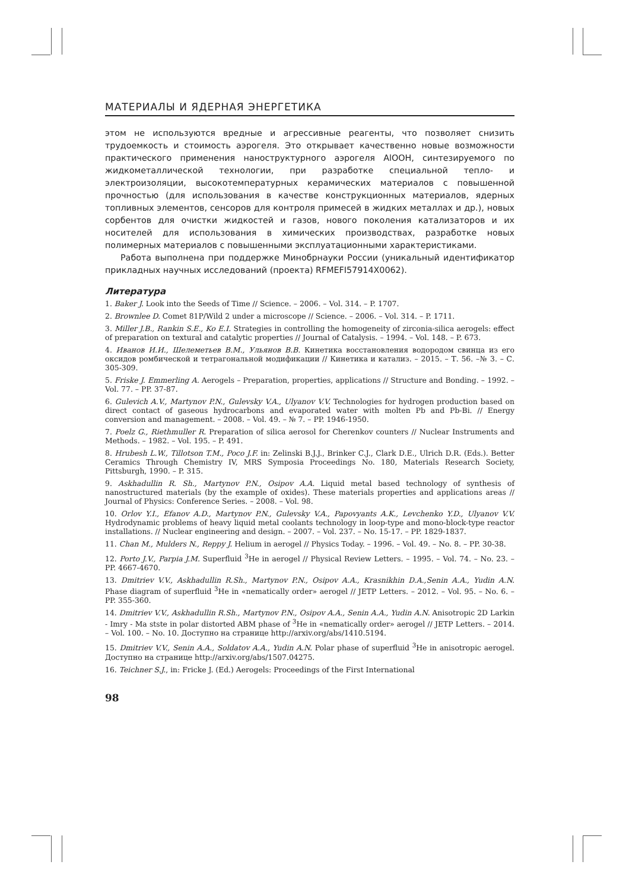МАТЕРИАЛЫ И ЯДЕРНАЯ ЭНЕРГЕТИКА
этом не используются вредные и агрессивные реагенты, что позволяет снизить трудоемкость и стоимость аэрогеля. Это открывает качественно новые возможности практического применения наноструктурного аэрогеля AlOOH, синтезируемого по жидкометаллической технологии, при разработке специальной тепло- и электроизоляции, высокотемпературных керамических материалов с повышенной прочностью (для использования в качестве конструкционных материалов, ядерных топливных элементов, сенсоров для контроля примесей в жидких металлах и др.), новых сорбентов для очистки жидкостей и газов, нового поколения катализаторов и их носителей для использования в химических производствах, разработке новых полимерных материалов с повышенными эксплуатационными характеристиками.
Работа выполнена при поддержке Минобрнауки России (уникальный идентификатор прикладных научных исследований (проекта) RFMEFI57914X0062).
Литература
1. Baker J. Look into the Seeds of Time // Science. – 2006. – Vol. 314. – P. 1707.
2. Brownlee D. Comet 81P/Wild 2 under a microscope // Science. – 2006. – Vol. 314. – P. 1711.
3. Miller J.B., Rankin S.E., Ko E.I. Strategies in controlling the homogeneity of zirconia-silica aerogels: effect of preparation on textural and catalytic properties // Journal of Catalysis. – 1994. – Vol. 148. – P. 673.
4. Иванов И.И., Шелеметьев В.М., Ульянов В.В. Кинетика восстановления водородом свинца из его оксидов ромбической и тетрагональной модификации // Кинетика и катализ. – 2015. – Т. 56. –№ 3. – С. 305-309.
5. Friske J. Emmerling A. Aerogels – Preparation, properties, applications // Structure and Bonding. – 1992. – Vol. 77. – PP. 37-87.
6. Gulevich A.V., Martynov P.N., Gulevsky V.A., Ulyanov V.V. Technologies for hydrogen production based on direct contact of gaseous hydrocarbons and evaporated water with molten Pb and Pb-Bi. // Energy conversion and management. – 2008. – Vol. 49. – № 7. – PP. 1946-1950.
7. Poelz G., Riethmuller R. Preparation of silica aerosol for Cherenkov counters // Nuclear Instruments and Methods. – 1982. – Vol. 195. – P. 491.
8. Hrubesh L.W., Tillotson T.M., Poco J.F. in: Zelinski B.J.J., Brinker C.J., Clark D.E., Ulrich D.R. (Eds.). Better Ceramics Through Chemistry IV, MRS Symposia Proceedings No. 180, Materials Research Society, Pittsburgh, 1990. – P. 315.
9. Askhadullin R. Sh., Martynov P.N., Osipov A.A. Liquid metal based technology of synthesis of nanostructured materials (by the example of oxides). These materials properties and applications areas // Journal of Physics: Conference Series. – 2008. – Vol. 98.
10. Orlov Y.I., Efanov A.D., Martynov P.N., Gulevsky V.A., Papovyants A.K., Levchenko Y.D., Ulyanov V.V. Hydrodynamic problems of heavy liquid metal coolants technology in loop-type and mono-block-type reactor installations. // Nuclear engineering and design. – 2007. – Vol. 237. – No. 15-17. – PP. 1829-1837.
11. Chan M., Mulders N., Reppy J. Helium in aerogel // Physics Today. – 1996. – Vol. 49. – No. 8. – PP. 30-38.
12. Porto J.V., Parpia J.M. Superfluid <sup>3</sup>He in aerogel // Physical Review Letters. – 1995. – Vol. 74. – No. 23. – PP. 4667-4670.
13. Dmitriev V.V., Askhadullin R.Sh., Martynov P.N., Osipov A.A., Krasnikhin D.A.,Senin A.A., Yudin A.N. Phase diagram of superfluid <sup>3</sup>He in «nematically order» aerogel // JETP Letters. – 2012. – Vol. 95. – No. 6. – PP. 355-360.
14. Dmitriev V.V., Askhadullin R.Sh., Martynov P.N., Osipov A.A., Senin A.A., Yudin A.N. Anisotropic 2D Larkin - Imry - Ma stste in polar distorted ABM phase of <sup>3</sup>He in «nematically order» aerogel // JETP Letters. – 2014. – Vol. 100. – No. 10. Доступно на странице http://arxiv.org/abs/1410.5194.
15. Dmitriev V.V., Senin A.A., Soldatov A.A., Yudin A.N. Polar phase of superfluid <sup>3</sup>He in anisotropic aerogel. Доступно на странице http://arxiv.org/abs/1507.04275.
16. Teichner S.J., in: Fricke J. (Ed.) Aerogels: Proceedings of the First International
98